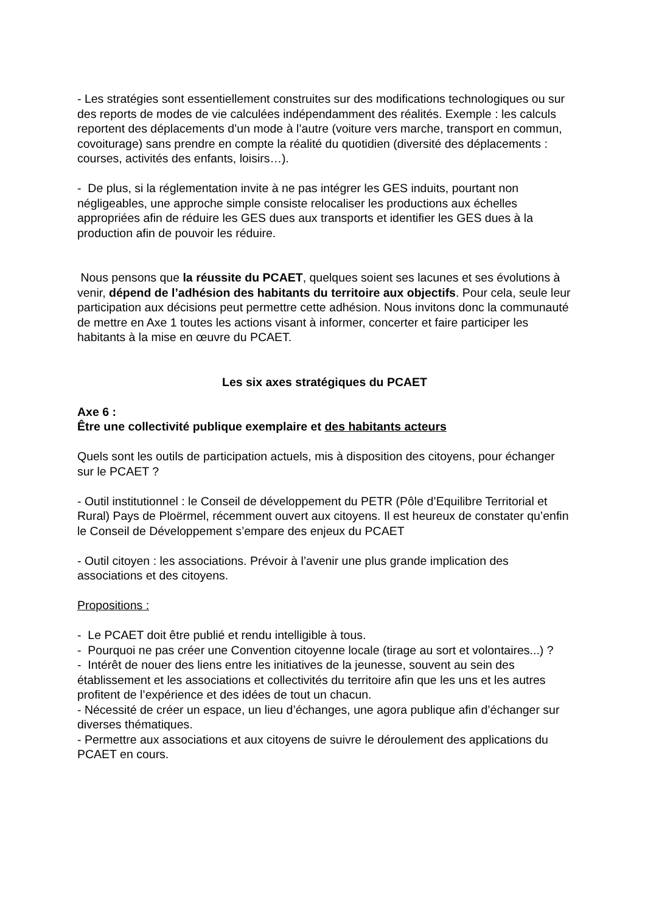- Les stratégies sont essentiellement construites sur des modifications technologiques ou sur des reports de modes de vie calculées indépendamment des réalités. Exemple : les calculs reportent des déplacements d’un mode à l’autre (voiture vers marche, transport en commun, covoiturage) sans prendre en compte la réalité du quotidien (diversité des déplacements : courses, activités des enfants, loisirs…).
- De plus, si la réglementation invite à ne pas intégrer les GES induits, pourtant non négligeables, une approche simple consiste relocaliser les productions aux échelles appropriées afin de réduire les GES dues aux transports et identifier les GES dues à la production afin de pouvoir les réduire.
Nous pensons que la réussite du PCAET, quelques soient ses lacunes et ses évolutions à venir, dépend de l’adhésion des habitants du territoire aux objectifs. Pour cela, seule leur participation aux décisions peut permettre cette adhésion. Nous invitons donc la communauté de mettre en Axe 1 toutes les actions visant à informer, concerter et faire participer les habitants à la mise en œuvre du PCAET.
Les six axes stratégiques du PCAET
Axe 6 :
Être une collectivité publique exemplaire et des habitants acteurs
Quels sont les outils de participation actuels, mis à disposition des citoyens, pour échanger sur le PCAET ?
- Outil institutionnel : le Conseil de développement du PETR (Pôle d’Equilibre Territorial et Rural) Pays de Ploërmel, récemment ouvert aux citoyens. Il est heureux de constater qu’enfin le Conseil de Développement s’empare des enjeux du PCAET
- Outil citoyen : les associations. Prévoir à l’avenir une plus grande implication des associations et des citoyens.
Propositions :
- Le PCAET doit être publié et rendu intelligible à tous.
- Pourquoi ne pas créer une Convention citoyenne locale (tirage au sort et volontaires...) ?
- Intérêt de nouer des liens entre les initiatives de la jeunesse, souvent au sein des établissement et les associations et collectivités du territoire afin que les uns et les autres profitent de l’expérience et des idées de tout un chacun.
- Nécessité de créer un espace, un lieu d’échanges, une agora publique afin d’échanger sur diverses thématiques.
- Permettre aux associations et aux citoyens de suivre le déroulement des applications du PCAET en cours.